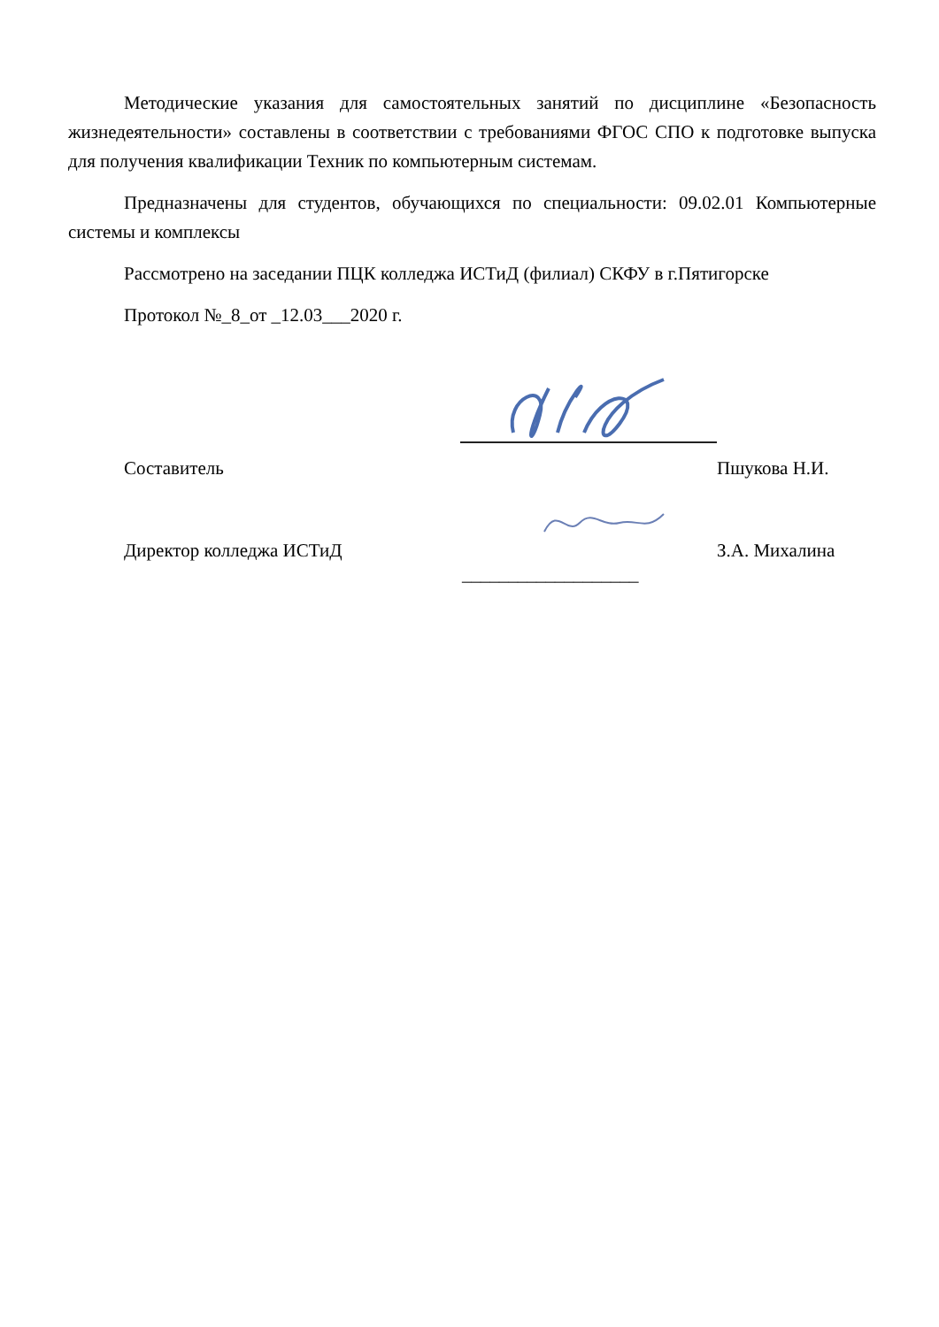Методические указания для самостоятельных занятий по дисциплине «Безопасность жизнедеятельности» составлены в соответствии с требованиями ФГОС СПО к подготовке выпуска для получения квалификации Техник по компьютерным системам.
Предназначены для студентов, обучающихся по специальности: 09.02.01 Компьютерные системы и комплексы
Рассмотрено на заседании ПЦК колледжа ИСТиД (филиал) СКФУ в г.Пятигорске
Протокол №_8_от _12.03___2020 г.
Составитель Пшукова Н.И.
Директор колледжа ИСТиД З.А. Михалина
___________________